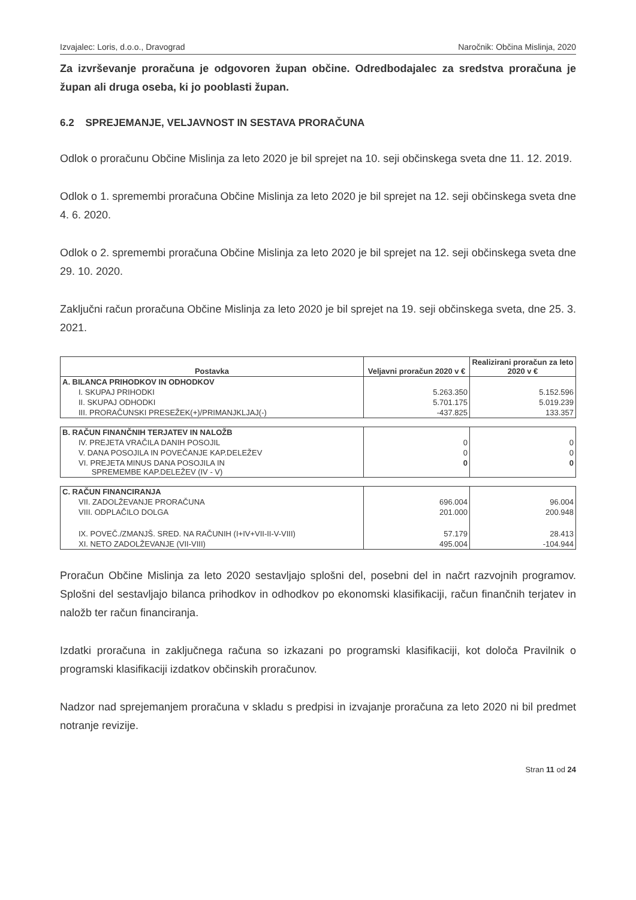Izvajalec: Loris, d.o.o., Dravograd Naročnik: Občina Mislinja, 2020
Za izvrševanje proračuna je odgovoren župan občine. Odredbodajalec za sredstva proračuna je župan ali druga oseba, ki jo pooblasti župan.
6.2 SPREJEMANJE, VELJAVNOST IN SESTAVA PRORAČUNA
Odlok o proračunu Občine Mislinja za leto 2020 je bil sprejet na 10. seji občinskega sveta dne 11. 12. 2019.
Odlok o 1. spremembi proračuna Občine Mislinja za leto 2020 je bil sprejet na 12. seji občinskega sveta dne 4. 6. 2020.
Odlok o 2. spremembi proračuna Občine Mislinja za leto 2020 je bil sprejet na 12. seji občinskega sveta dne 29. 10. 2020.
Zaključni račun proračuna Občine Mislinja za leto 2020 je bil sprejet na 19. seji občinskega sveta, dne 25. 3. 2021.
| Postavka | Veljavni proračun 2020 v € | Realizirani proračun za leto 2020 v € |
| --- | --- | --- |
| A. BILANCA PRIHODKOV IN ODHODKOV | | |
| I. SKUPAJ PRIHODKI | 5.263.350 | 5.152.596 |
| II. SKUPAJ ODHODKI | 5.701.175 | 5.019.239 |
| III. PRORAČUNSKI PRESEŽEK(+)/PRIMANJKLJAJ(-) | -437.825 | 133.357 |
| B. RAČUN FINANČNIH TERJATEV IN NALOŽB | | |
| IV. PREJETA VRAČILA DANIH POSOJIL | 0 | 0 |
| V. DANA POSOJILA IN POVEČANJE KAP.DELEŽEV | 0 | 0 |
| VI. PREJETA MINUS DANA POSOJILA IN SPREMEMBE KAP.DELEŽEV (IV - V) | 0 | 0 |
| C. RAČUN FINANCIRANJA | | |
| VII. ZADOLŽEVANJE PRORAČUNA | 696.004 | 96.004 |
| VIII. ODPLAČILO DOLGA | 201.000 | 200.948 |
| IX. POVEČ./ZMANJŠ. SRED. NA RAČUNIH (I+IV+VII-II-V-VIII) | 57.179 | 28.413 |
| XI. NETO ZADOLŽEVANJE (VII-VIII) | 495.004 | -104.944 |
Proračun Občine Mislinja za leto 2020 sestavljajo splošni del, posebni del in načrt razvojnih programov. Splošni del sestavljajo bilanca prihodkov in odhodkov po ekonomski klasifikaciji, račun finančnih terjatev in naložb ter račun financiranja.
Izdatki proračuna in zaključnega računa so izkazani po programski klasifikaciji, kot določa Pravilnik o programski klasifikaciji izdatkov občinskih proračunov.
Nadzor nad sprejemanjem proračuna v skladu s predpisi in izvajanje proračuna za leto 2020 ni bil predmet notranje revizije.
Stran 11 od 24